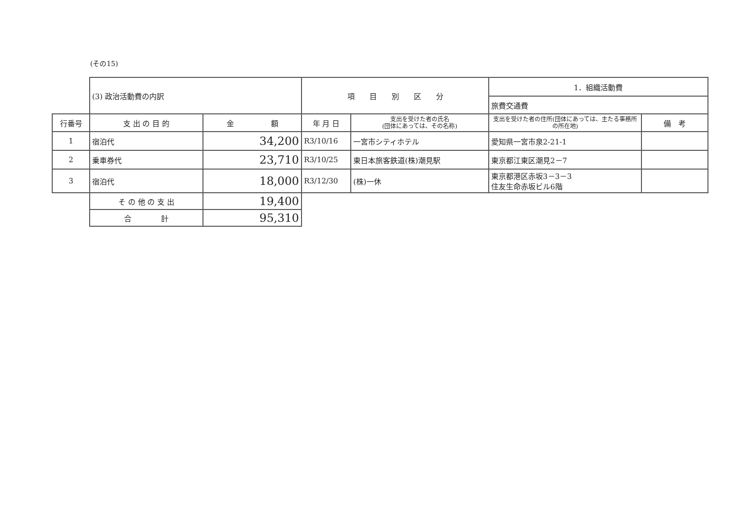(その15)
| | (3) 政治活動費の内訳 | | 項 目 別 区 分 | | 1．組織活動費 | |
| | | | | | 旅費交通費 | |
| 行番号 | 支 出 の 目 的 | 金 額 | 年 月 日 | 支出を受けた者の氏名 (団体にあっては、その名称) | 支出を受けた者の住所(団体にあっては、主たる事務所の所在地) | 備 考 |
| 1 | 宿泊代 | 34,200 | R3/10/16 | 一宮市シティホテル | 愛知県一宮市泉2-21-1 | |
| 2 | 乗車券代 | 23,710 | R3/10/25 | 東日本旅客鉄道(株)潮見駅 | 東京都江東区潮見2－7 | |
| 3 | 宿泊代 | 18,000 | R3/12/30 | (株)一休 | 東京都港区赤坂3－3－3 住友生命赤坂ビル6階 | |
| | そ の 他 の 支 出 | 19,400 | | | | |
| | 合 計 | 95,310 | | | | |